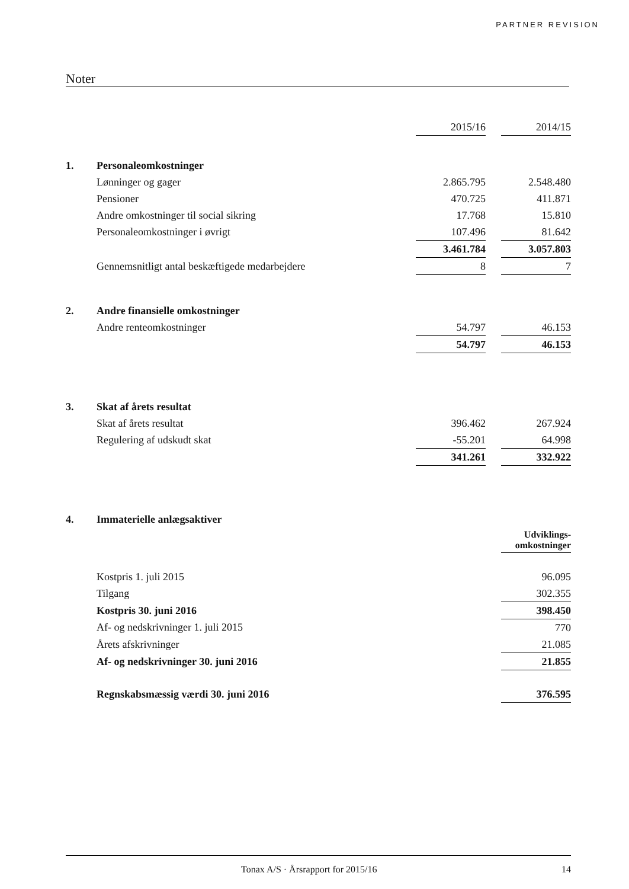PARTNER REVISION
Noter
| | | 2015/16 | | 2014/15 |
| 1. | Personaleomkostninger | | | |
| | Lønninger og gager | 2.865.795 | | 2.548.480 |
| | Pensioner | 470.725 | | 411.871 |
| | Andre omkostninger til social sikring | 17.768 | | 15.810 |
| | Personaleomkostninger i øvrigt | 107.496 | | 81.642 |
| | | 3.461.784 | | 3.057.803 |
| | Gennemsnitligt antal beskæftigede medarbejdere | 8 | | 7 |
| 2. | Andre finansielle omkostninger | | | |
| | Andre renteomkostninger | 54.797 | | 46.153 |
| | | 54.797 | | 46.153 |
| 3. | Skat af årets resultat | | | |
| | Skat af årets resultat | 396.462 | | 267.924 |
| | Regulering af udskudt skat | -55.201 | | 64.998 |
| | | 341.261 | | 332.922 |
| 4. | Immaterielle anlægsaktiver | | | |
| | | | | Udviklings- omkostninger |
| | Kostpris 1. juli 2015 | | | 96.095 |
| | Tilgang | | | 302.355 |
| | Kostpris 30. juni 2016 | | | 398.450 |
| | Af- og nedskrivninger 1. juli 2015 | | | 770 |
| | Årets afskrivninger | | | 21.085 |
| | Af- og nedskrivninger 30. juni 2016 | | | 21.855 |
| | Regnskabsmæssig værdi 30. juni 2016 | | | 376.595 |
Tonax A/S · Årsrapport for 2015/16 14